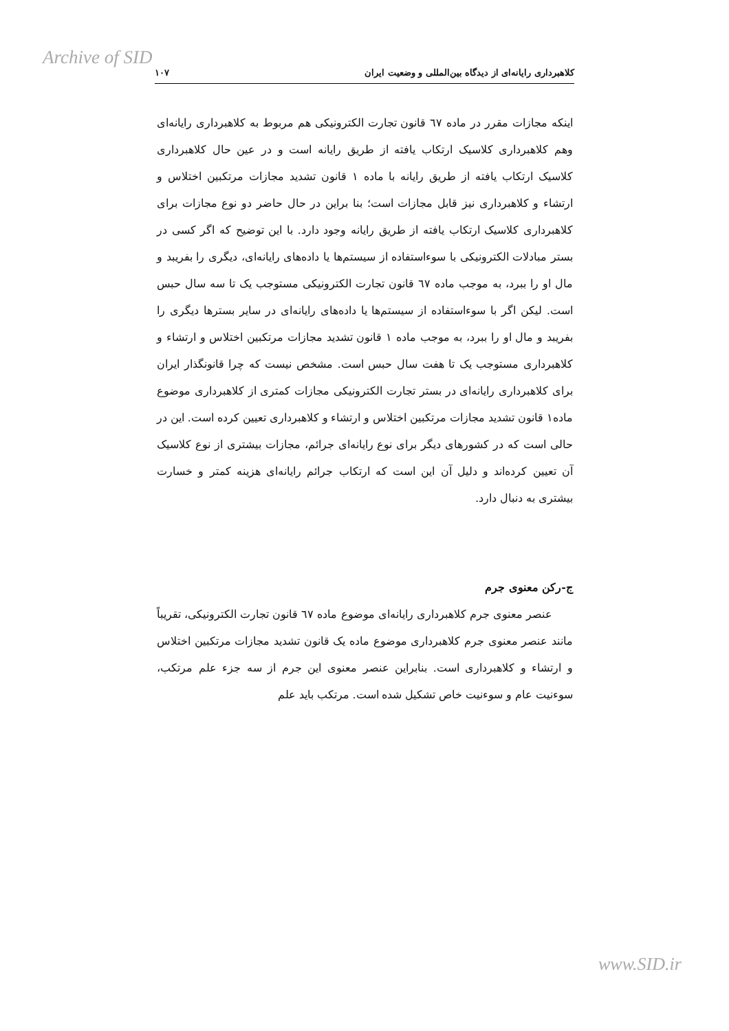Archive of SID
کلاهبرداری رایانه‌ای از دیدگاه بین‌المللی و وضعیت ایران ۱۰۷
اینکه مجازات مقرر در ماده ٦٧ قانون تجارت الکترونیکی هم مربوط به کلاهبرداری رایانه‌ای وهم کلاهبرداری کلاسیک ارتکاب یافته از طریق رایانه است و در عین حال کلاهبرداری کلاسیک ارتکاب یافته از طریق رایانه با ماده ۱ قانون تشدید مجازات مرتکبین اختلاس و ارتشاء و کلاهبرداری نیز قابل مجازات است؛ بنا براین در حال حاضر دو نوع مجازات برای کلاهبرداری کلاسیک ارتکاب یافته از طریق رایانه وجود دارد. با این توضیح که اگر کسی در بستر مبادلات الکترونیکی با سوءاستفاده از سیستم‌ها یا داده‌های رایانه‌ای، دیگری را بفریبد و مال او را ببرد، به موجب ماده ٦٧ قانون تجارت الکترونیکی مستوجب یک تا سه سال حبس است. لیکن اگر با سوءاستفاده از سیستم‌ها یا داده‌های رایانه‌ای در سایر بسترها دیگری را بفریبد و مال او را ببرد، به موجب ماده ۱ قانون تشدید مجازات مرتکبین اختلاس و ارتشاء و کلاهبرداری مستوجب یک تا هفت سال حبس است. مشخص نیست که چرا قانونگذار ایران برای کلاهبرداری رایانه‌ای در بستر تجارت الکترونیکی مجازات کمتری از کلاهبرداری موضوع ماده۱ قانون تشدید مجازات مرتکبین اختلاس و ارتشاء و کلاهبرداری تعیین کرده است. این در حالی است که در کشورهای دیگر برای نوع رایانه‌ای جرائم، مجازات بیشتری از نوع کلاسیک آن تعیین کرده‌اند و دلیل آن این است که ارتکاب جرائم رایانه‌ای هزینه کمتر و خسارت بیشتری به دنبال دارد.
ج-رکن معنوی جرم
عنصر معنوی جرم کلاهبرداری رایانه‌ای موضوع ماده ٦٧ قانون تجارت الکترونیکی، تقریباً مانند عنصر معنوی جرم کلاهبرداری موضوع ماده یک قانون تشدید مجازات مرتکبین اختلاس و ارتشاء و کلاهبرداری است. بنابراین عنصر معنوی این جرم از سه جزء علم مرتکب، سوءنیت عام و سوءنیت خاص تشکیل شده است. مرتکب باید علم
www.SID.ir